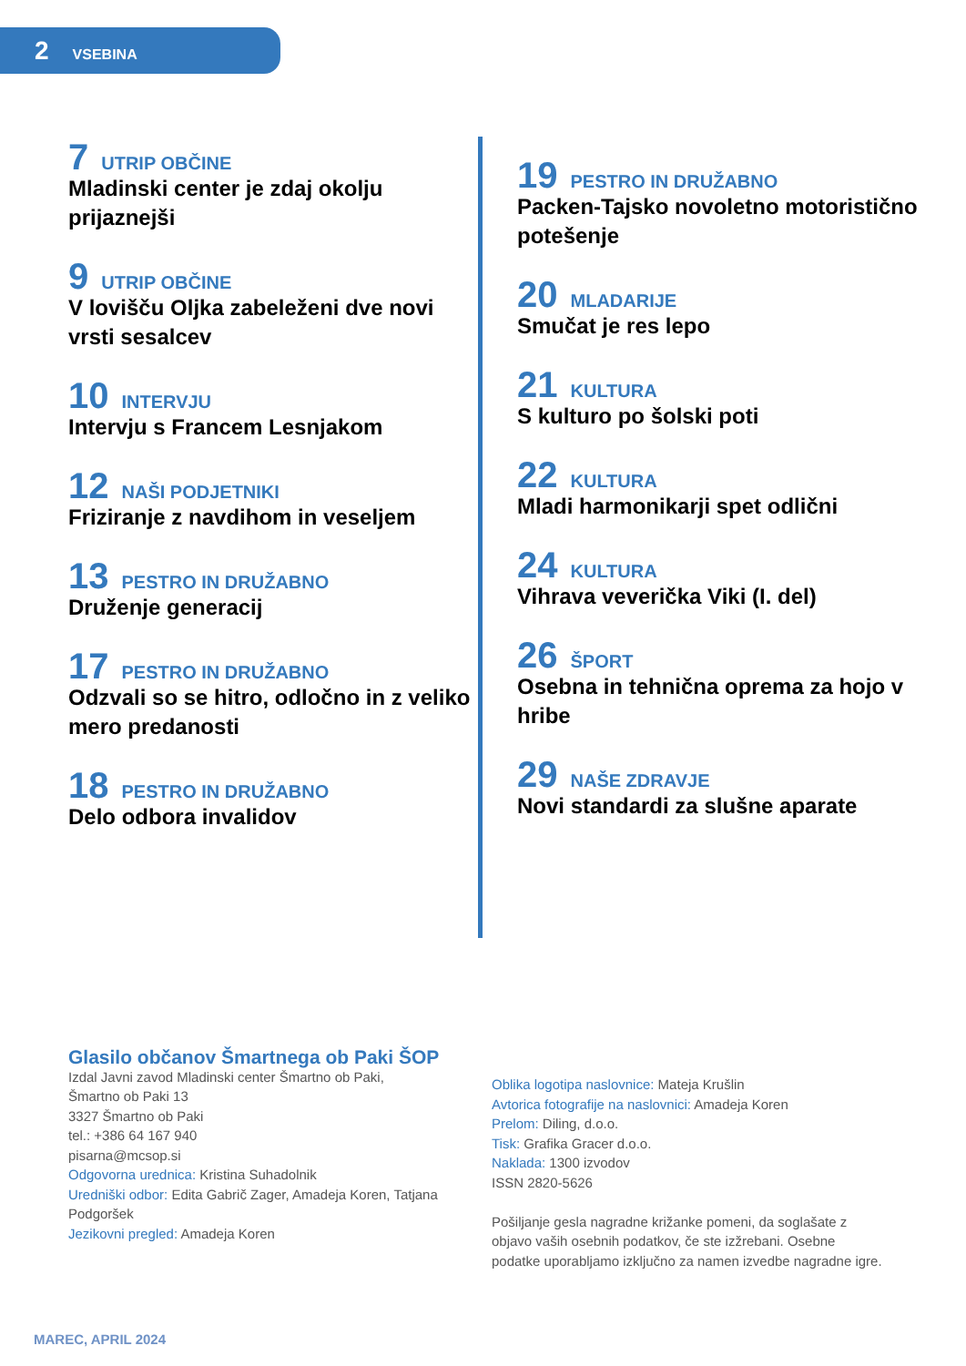2 VSEBINA
7 UTRIP OBČINE
Mladinski center je zdaj okolju prijaznejši
9 UTRIP OBČINE
V lovišču Oljka zabeleženi dve novi vrsti sesalcev
10 INTERVJU
Intervju s Francem Lesnjakom
12 NAŠI PODJETNIKI
Friziranje z navdihom in veseljem
13 PESTRO IN DRUŽABNO
Druženje generacij
17 PESTRO IN DRUŽABNO
Odzvali so se hitro, odločno in z veliko mero predanosti
18 PESTRO IN DRUŽABNO
Delo odbora invalidov
19 PESTRO IN DRUŽABNO
Packen-Tajsko novoletno motoristično potešenje
20 MLADARIJE
Smučat je res lepo
21 KULTURA
S kulturo po šolski poti
22 KULTURA
Mladi harmonikarji spet odlični
24 KULTURA
Vihrava veverička Viki (I. del)
26 ŠPORT
Osebna in tehnična oprema za hojo v hribe
29 NAŠE ZDRAVJE
Novi standardi za slušne aparate
Glasilo občanov Šmartnega ob Paki ŠOP
Izdal Javni zavod Mladinski center Šmartno ob Paki,
Šmartno ob Paki 13
3327 Šmartno ob Paki
tel.: +386 64 167 940
pisarna@mcsop.si
Odgovorna urednica: Kristina Suhadolnik
Uredniški odbor: Edita Gabrič Zager, Amadeja Koren, Tatjana Podgoršek
Jezikovni pregled: Amadeja Koren
Oblika logotipa naslovnice: Mateja Krušlin
Avtorica fotografije na naslovnici: Amadeja Koren
Prelom: Diling, d.o.o.
Tisk: Grafika Gracer d.o.o.
Naklada: 1300 izvodov
ISSN 2820-5626
Pošiljanje gesla nagradne križanke pomeni, da soglašate z objavo vaših osebnih podatkov, če ste izžrebani. Osebne podatke uporabljamo izključno za namen izvedbe nagradne igre.
MAREC, APRIL 2024